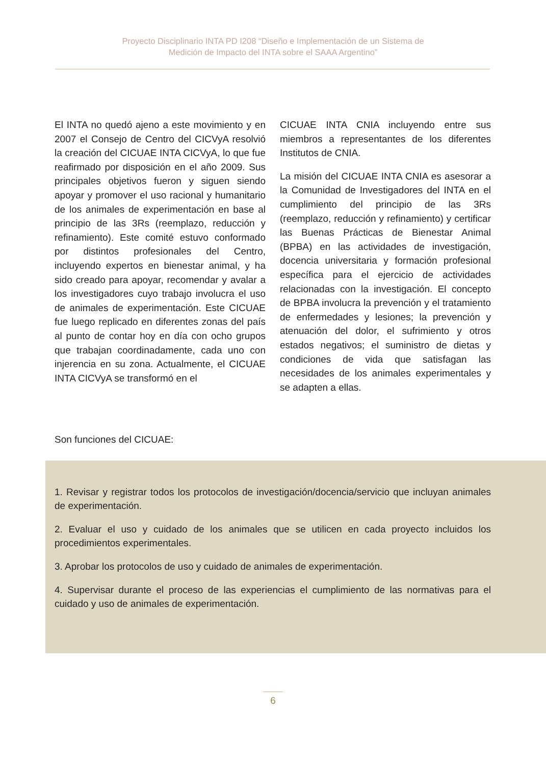Proyecto Disciplinario INTA PD I208 “Diseño e Implementación de un Sistema de
Medición de Impacto del INTA sobre el SAAA Argentino”
El INTA no quedó ajeno a este movimiento y en 2007 el Consejo de Centro del CICVyA resolvió la creación del CICUAE INTA CICVyA, lo que fue reafirmado por disposición en el año 2009. Sus principales objetivos fueron y siguen siendo apoyar y promover el uso racional y humanitario de los animales de experimentación en base al principio de las 3Rs (reemplazo, reducción y refinamiento). Este comité estuvo conformado por distintos profesionales del Centro, incluyendo expertos en bienestar animal, y ha sido creado para apoyar, recomendar y avalar a los investigadores cuyo trabajo involucra el uso de animales de experimentación. Este CICUAE fue luego replicado en diferentes zonas del país al punto de contar hoy en día con ocho grupos que trabajan coordinadamente, cada uno con injerencia en su zona. Actualmente, el CICUAE INTA CICVyA se transformó en el
CICUAE INTA CNIA incluyendo entre sus miembros a representantes de los diferentes Institutos de CNIA.
La misión del CICUAE INTA CNIA es asesorar a la Comunidad de Investigadores del INTA en el cumplimiento del principio de las 3Rs (reemplazo, reducción y refinamiento) y certificar las Buenas Prácticas de Bienestar Animal (BPBA) en las actividades de investigación, docencia universitaria y formación profesional específica para el ejercicio de actividades relacionadas con la investigación. El concepto de BPBA involucra la prevención y el tratamiento de enfermedades y lesiones; la prevención y atenuación del dolor, el sufrimiento y otros estados negativos; el suministro de dietas y condiciones de vida que satisfagan las necesidades de los animales experimentales y se adapten a ellas.
Son funciones del CICUAE:
1. Revisar y registrar todos los protocolos de investigación/docencia/servicio que incluyan animales de experimentación.
2. Evaluar el uso y cuidado de los animales que se utilicen en cada proyecto incluidos los procedimientos experimentales.
3. Aprobar los protocolos de uso y cuidado de animales de experimentación.
4. Supervisar durante el proceso de las experiencias el cumplimiento de las normativas para el cuidado y uso de animales de experimentación.
6